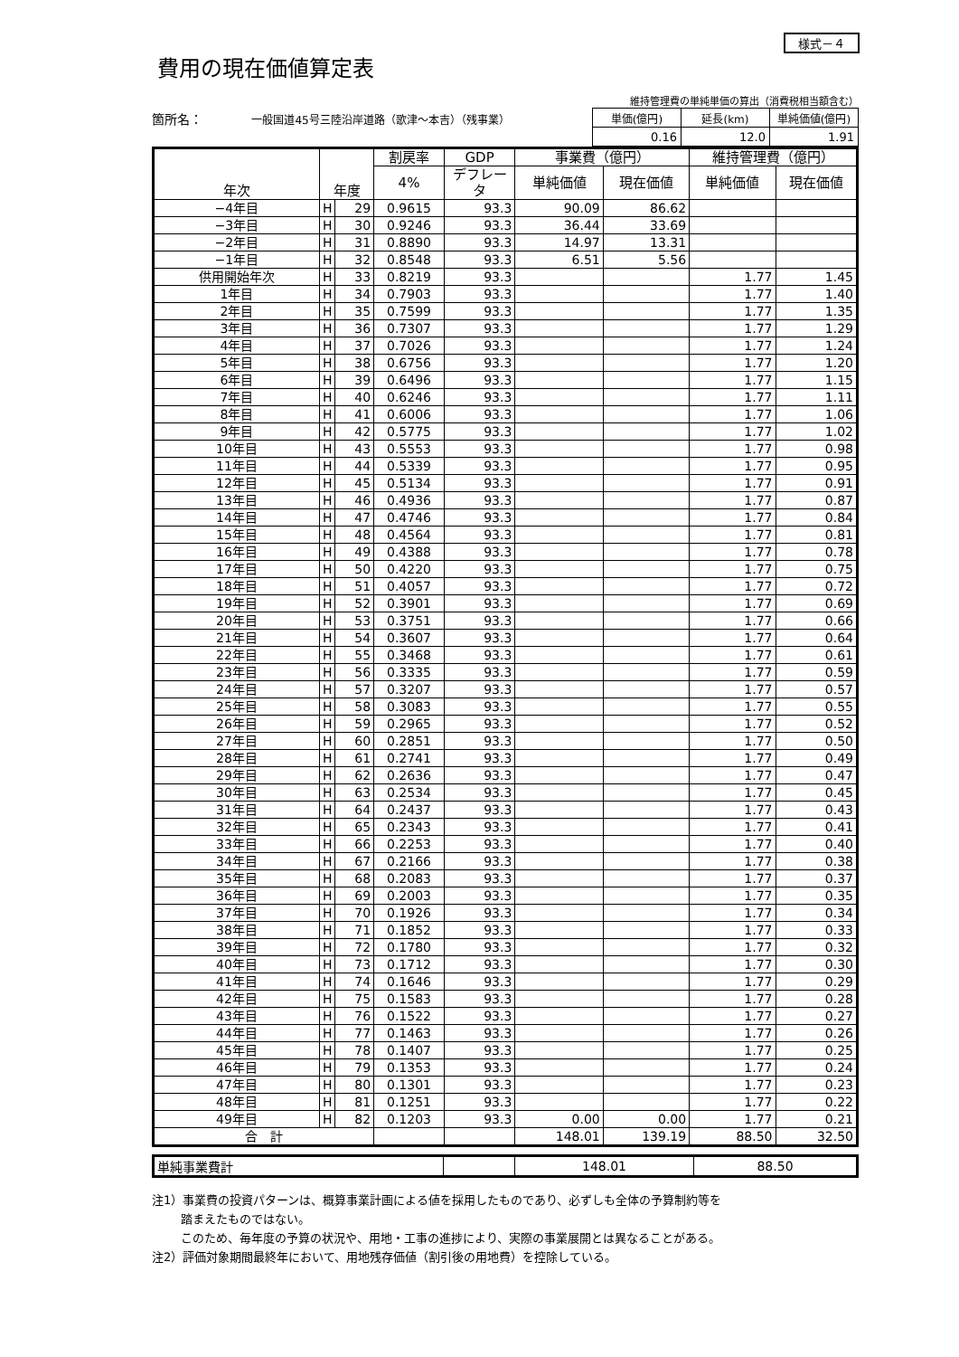様式－４
費用の現在価値算定表
箇所名： 一般国道45号三陸沿岸道路（歌津～本吉）（残事業）
維持管理費の単純単価の算出（消費税相当額含む）
| 単価(億円) | 延長(km) | 単純価値(億円) |
| 0.16 | 12.0 | 1.91 |
| 年次 | 年度 | | 割戻率 | GDP | 事業費（億円） | | 維持管理費（億円） | |
| --- | --- | --- | --- | --- | --- | --- | --- | --- |
| | | | 4% | デフレータ | 単純価値 | 現在価値 | 単純価値 | 現在価値 |
| −4年目 | H | 29 | 0.9615 | 93.3 | 90.09 | 86.62 | | |
| −3年目 | H | 30 | 0.9246 | 93.3 | 36.44 | 33.69 | | |
| −2年目 | H | 31 | 0.8890 | 93.3 | 14.97 | 13.31 | | |
| −1年目 | H | 32 | 0.8548 | 93.3 | 6.51 | 5.56 | | |
| 供用開始年次 | H | 33 | 0.8219 | 93.3 | | | 1.77 | 1.45 |
| 1年目 | H | 34 | 0.7903 | 93.3 | | | 1.77 | 1.40 |
| 2年目 | H | 35 | 0.7599 | 93.3 | | | 1.77 | 1.35 |
| 3年目 | H | 36 | 0.7307 | 93.3 | | | 1.77 | 1.29 |
| 4年目 | H | 37 | 0.7026 | 93.3 | | | 1.77 | 1.24 |
| 5年目 | H | 38 | 0.6756 | 93.3 | | | 1.77 | 1.20 |
| 6年目 | H | 39 | 0.6496 | 93.3 | | | 1.77 | 1.15 |
| 7年目 | H | 40 | 0.6246 | 93.3 | | | 1.77 | 1.11 |
| 8年目 | H | 41 | 0.6006 | 93.3 | | | 1.77 | 1.06 |
| 9年目 | H | 42 | 0.5775 | 93.3 | | | 1.77 | 1.02 |
| 10年目 | H | 43 | 0.5553 | 93.3 | | | 1.77 | 0.98 |
| 11年目 | H | 44 | 0.5339 | 93.3 | | | 1.77 | 0.95 |
| 12年目 | H | 45 | 0.5134 | 93.3 | | | 1.77 | 0.91 |
| 13年目 | H | 46 | 0.4936 | 93.3 | | | 1.77 | 0.87 |
| 14年目 | H | 47 | 0.4746 | 93.3 | | | 1.77 | 0.84 |
| 15年目 | H | 48 | 0.4564 | 93.3 | | | 1.77 | 0.81 |
| 16年目 | H | 49 | 0.4388 | 93.3 | | | 1.77 | 0.78 |
| 17年目 | H | 50 | 0.4220 | 93.3 | | | 1.77 | 0.75 |
| 18年目 | H | 51 | 0.4057 | 93.3 | | | 1.77 | 0.72 |
| 19年目 | H | 52 | 0.3901 | 93.3 | | | 1.77 | 0.69 |
| 20年目 | H | 53 | 0.3751 | 93.3 | | | 1.77 | 0.66 |
| 21年目 | H | 54 | 0.3607 | 93.3 | | | 1.77 | 0.64 |
| 22年目 | H | 55 | 0.3468 | 93.3 | | | 1.77 | 0.61 |
| 23年目 | H | 56 | 0.3335 | 93.3 | | | 1.77 | 0.59 |
| 24年目 | H | 57 | 0.3207 | 93.3 | | | 1.77 | 0.57 |
| 25年目 | H | 58 | 0.3083 | 93.3 | | | 1.77 | 0.55 |
| 26年目 | H | 59 | 0.2965 | 93.3 | | | 1.77 | 0.52 |
| 27年目 | H | 60 | 0.2851 | 93.3 | | | 1.77 | 0.50 |
| 28年目 | H | 61 | 0.2741 | 93.3 | | | 1.77 | 0.49 |
| 29年目 | H | 62 | 0.2636 | 93.3 | | | 1.77 | 0.47 |
| 30年目 | H | 63 | 0.2534 | 93.3 | | | 1.77 | 0.45 |
| 31年目 | H | 64 | 0.2437 | 93.3 | | | 1.77 | 0.43 |
| 32年目 | H | 65 | 0.2343 | 93.3 | | | 1.77 | 0.41 |
| 33年目 | H | 66 | 0.2253 | 93.3 | | | 1.77 | 0.40 |
| 34年目 | H | 67 | 0.2166 | 93.3 | | | 1.77 | 0.38 |
| 35年目 | H | 68 | 0.2083 | 93.3 | | | 1.77 | 0.37 |
| 36年目 | H | 69 | 0.2003 | 93.3 | | | 1.77 | 0.35 |
| 37年目 | H | 70 | 0.1926 | 93.3 | | | 1.77 | 0.34 |
| 38年目 | H | 71 | 0.1852 | 93.3 | | | 1.77 | 0.33 |
| 39年目 | H | 72 | 0.1780 | 93.3 | | | 1.77 | 0.32 |
| 40年目 | H | 73 | 0.1712 | 93.3 | | | 1.77 | 0.30 |
| 41年目 | H | 74 | 0.1646 | 93.3 | | | 1.77 | 0.29 |
| 42年目 | H | 75 | 0.1583 | 93.3 | | | 1.77 | 0.28 |
| 43年目 | H | 76 | 0.1522 | 93.3 | | | 1.77 | 0.27 |
| 44年目 | H | 77 | 0.1463 | 93.3 | | | 1.77 | 0.26 |
| 45年目 | H | 78 | 0.1407 | 93.3 | | | 1.77 | 0.25 |
| 46年目 | H | 79 | 0.1353 | 93.3 | | | 1.77 | 0.24 |
| 47年目 | H | 80 | 0.1301 | 93.3 | | | 1.77 | 0.23 |
| 48年目 | H | 81 | 0.1251 | 93.3 | | | 1.77 | 0.22 |
| 49年目 | H | 82 | 0.1203 | 93.3 | 0.00 | 0.00 | 1.77 | 0.21 |
| 合 計 | | | | | 148.01 | 139.19 | 88.50 | 32.50 |
| 単純事業費計 | | 148.01 | 88.50 |
注1）事業費の投資パターンは、概算事業計画による値を採用したものであり、必ずしも全体の予算制約等を
踏まえたものではない。
このため、毎年度の予算の状況や、用地・工事の進捗により、実際の事業展開とは異なることがある。
注2）評価対象期間最終年において、用地残存価値（割引後の用地費）を控除している。